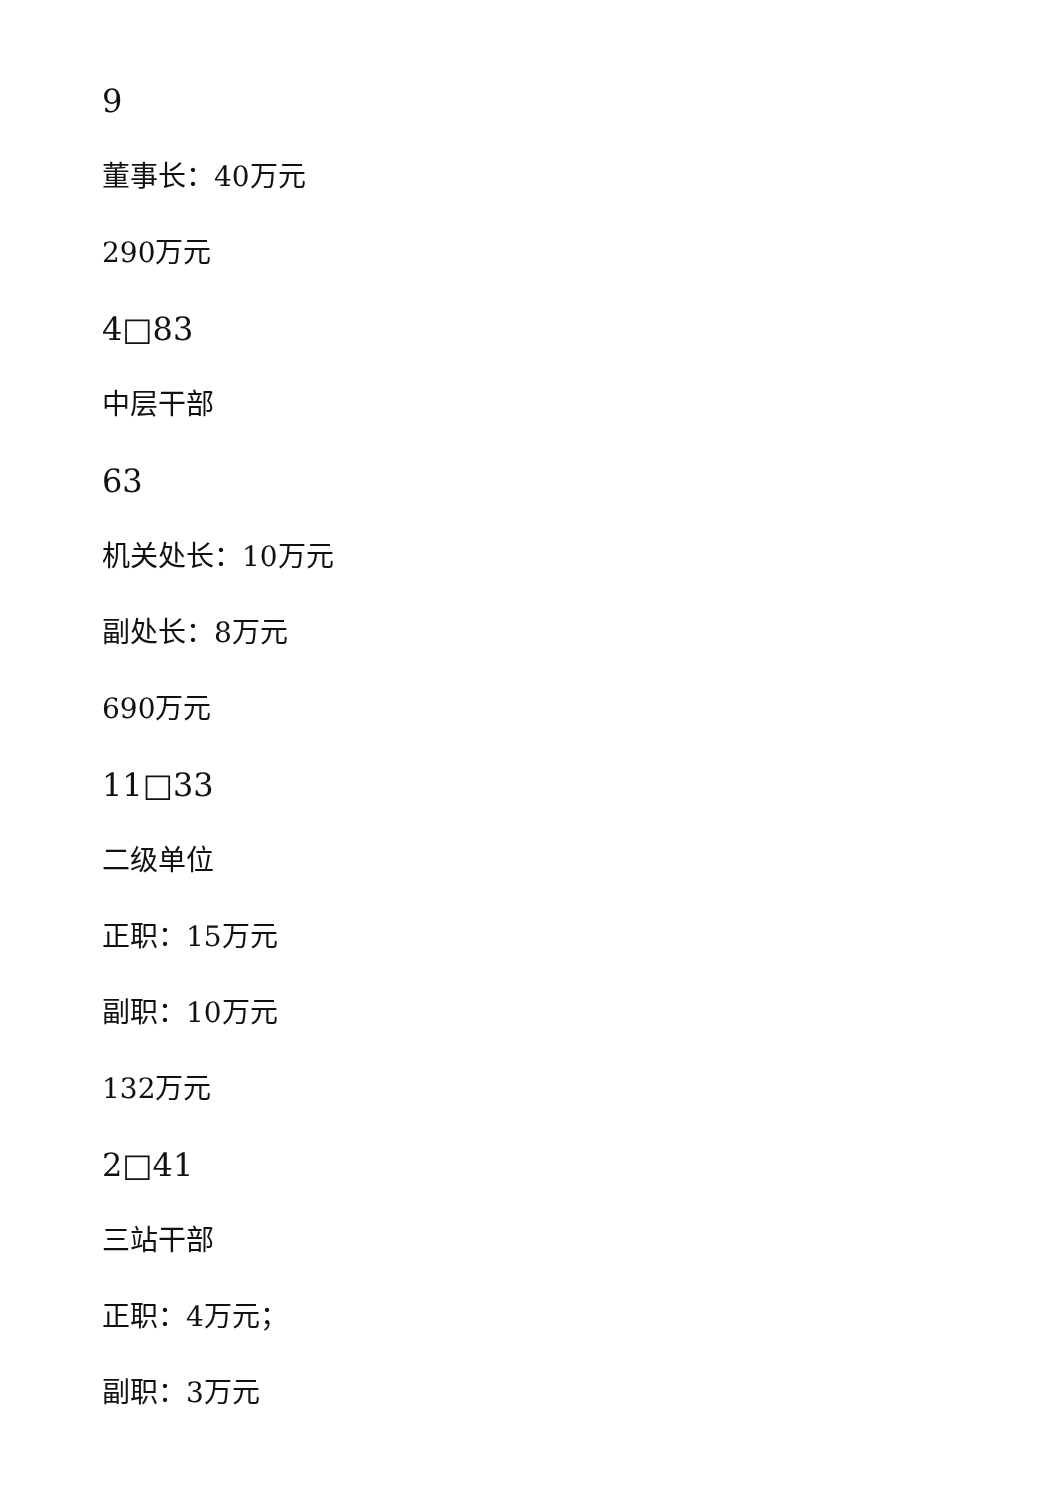9
董事长：40万元
290万元
4□83
中层干部
63
机关处长：10万元
副处长：8万元
690万元
11□33
二级单位
正职：15万元
副职：10万元
132万元
2□41
三站干部
正职：4万元；
副职：3万元